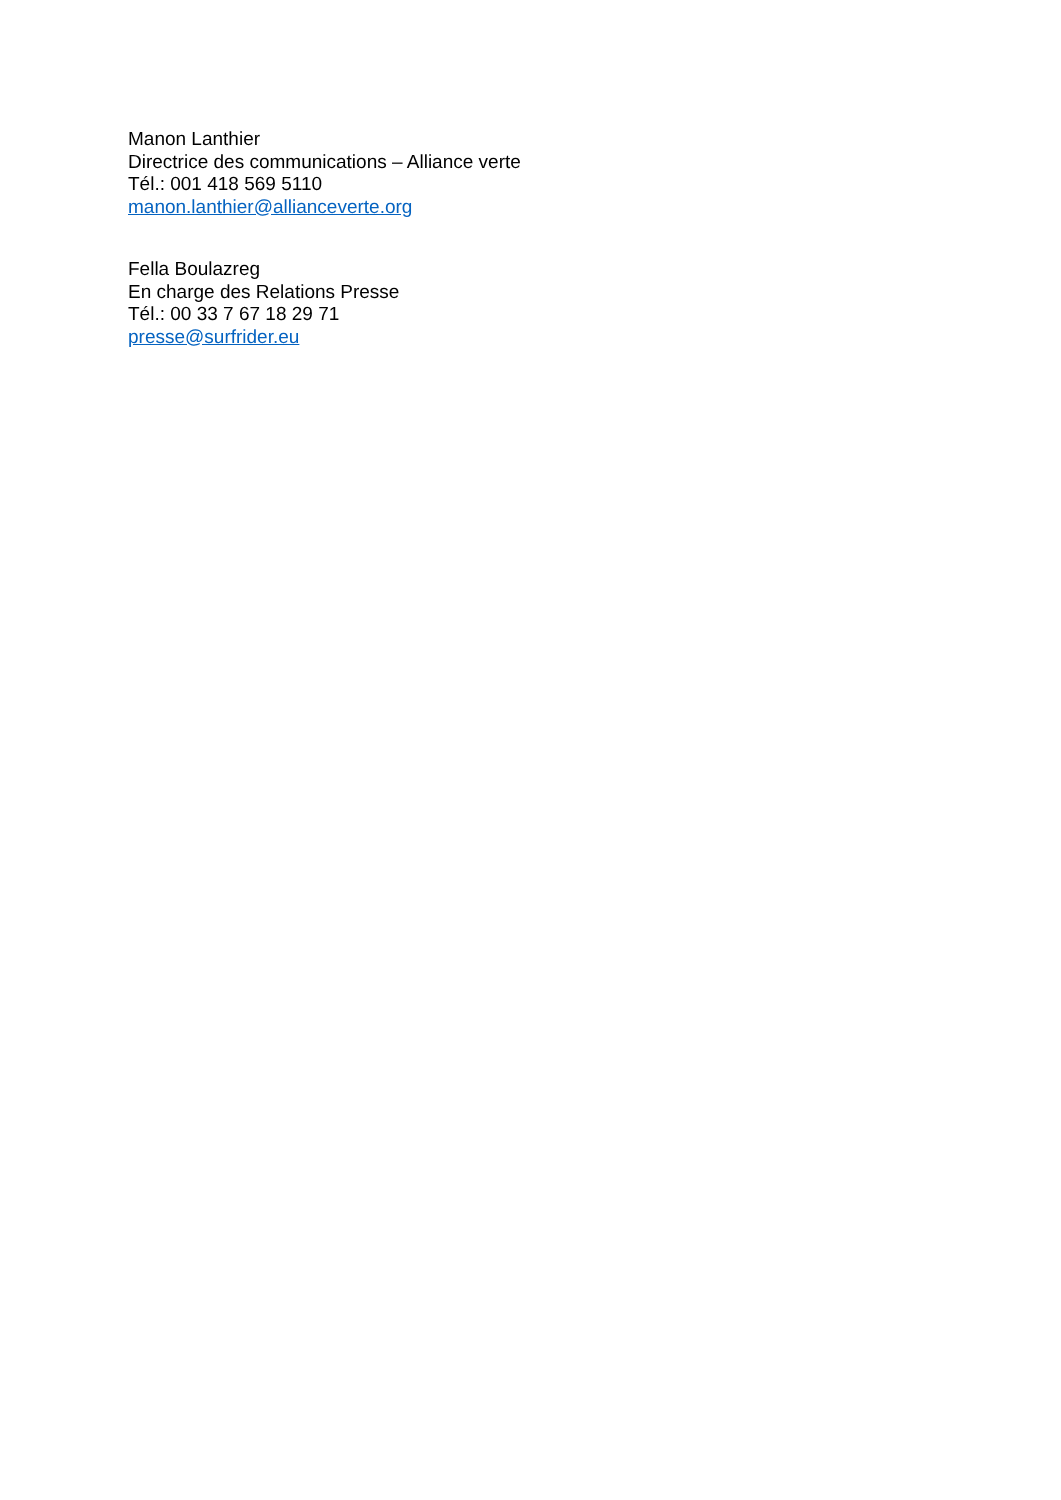Manon Lanthier
Directrice des communications – Alliance verte
Tél.: 001 418 569 5110
manon.lanthier@allianceverte.org
Fella Boulazreg
En charge des Relations Presse
Tél.: 00 33 7 67 18 29 71
presse@surfrider.eu